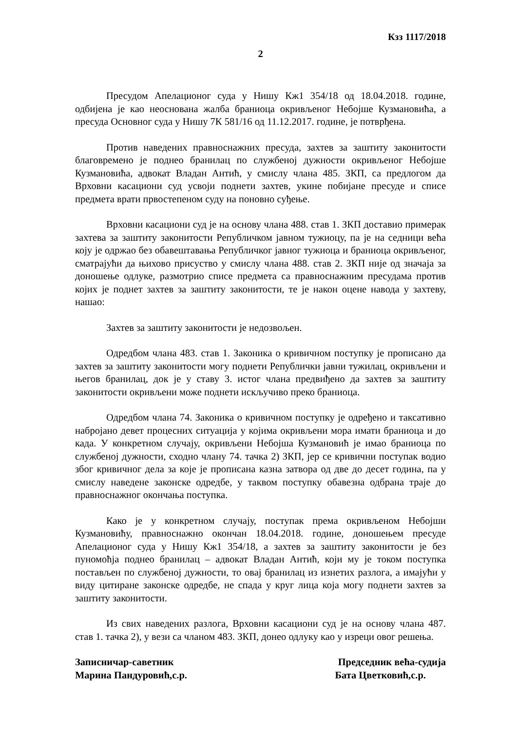Кзз 1117/2018
2
Пресудом Апелационог суда у Нишу Кж1 354/18 од 18.04.2018. године, одбијена је као неоснована жалба браниоца окривљеног Небојше Кузмановића, а пресуда Основног суда у Нишу 7К 581/16 од 11.12.2017. године, је потврђена.
Против наведених правноснажних пресуда, захтев за заштиту законитости благовремено је поднео бранилац по службеној дужности окривљеног Небојше Кузмановића, адвокат Владан Антић, у смислу члана 485. ЗКП, са предлогом да Врховни касациони суд усвоји поднети захтев, укине побијане пресуде и списе предмета врати првостепеном суду на поновно суђење.
Врховни касациони суд је на основу члана 488. став 1. ЗКП доставио примерак захтева за заштиту законитости Републичком јавном тужиоцу, па је на седници већа коју је одржао без обавештавања Републичког јавног тужиоца и браниоца окривљеног, сматрајући да њихово присуство у смислу члана 488. став 2. ЗКП није од значаја за доношење одлуке, размотрио списе предмета са правноснажним пресудама против којих је поднет захтев за заштиту законитости, те је након оцене навода у захтеву, нашао:
Захтев за заштиту законитости је недозвољен.
Одредбом члана 483. став 1. Законика о кривичном поступку је прописано да захтев за заштиту законитости могу поднети Републички јавни тужилац, окривљени и његов бранилац, док је у ставу 3. истог члана предвиђено да захтев за заштиту законитости окривљени може поднети искључиво преко браниоца.
Одредбом члана 74. Законика о кривичном поступку је одређено и таксативно набројано девет процесних ситуација у којима окривљени мора имати браниоца и до када. У конкретном случају, окривљени Небојша Кузмановић је имао браниоца по службеној дужности, сходно члану 74. тачка 2) ЗКП, јер се кривични поступак водио због кривичног дела за које је прописана казна затвора од две до десет година, па у смислу наведене законске одредбе, у таквом поступку обавезна одбрана траје до правноснажног окончања поступка.
Како је у конкретном случају, поступак према окривљеном Небојши Кузмановићу, правноснажно окончан 18.04.2018. године, доношењем пресуде Апелационог суда у Нишу Кж1 354/18, а захтев за заштиту законитости је без пуномоћја поднео бранилац – адвокат Владан Антић, који му је током поступка постављен по службеној дужности, то овај бранилац из изнетих разлога, а имајући у виду цитиране законске одредбе, не спада у круг лица која могу поднети захтев за заштиту законитости.
Из свих наведених разлога, Врховни касациони суд је на основу члана 487. став 1. тачка 2), у вези са чланом 483. ЗКП, донео одлуку као у изреци овог решења.
Записничар-саветник
Марина Пандуровић,с.р.
Председник већа-судија
Бата Цветковић,с.р.